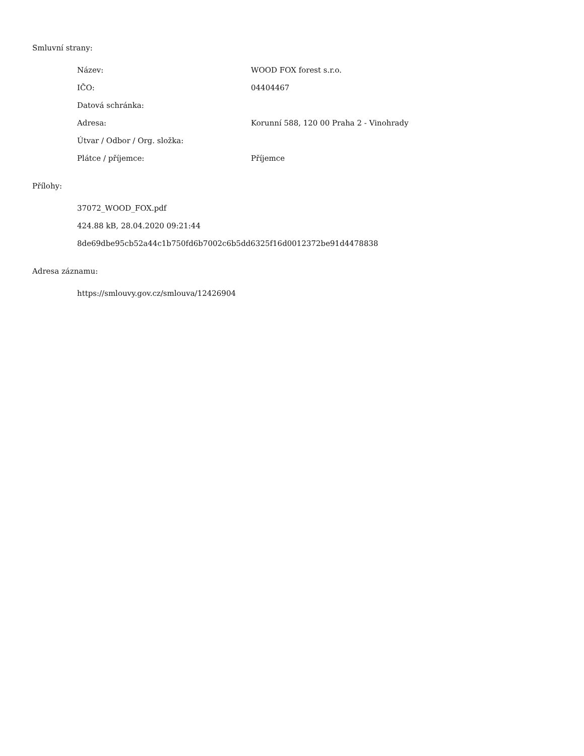Smluvní strany:
| Název: | WOOD FOX forest s.r.o. |
| IČO: | 04404467 |
| Datová schránka: | |
| Adresa: | Korunní 588, 120 00 Praha 2 - Vinohrady |
| Útvar / Odbor / Org. složka: | |
| Plátce / příjemce: | Příjemce |
Přílohy:
37072_WOOD_FOX.pdf
424.88 kB, 28.04.2020 09:21:44
8de69dbe95cb52a44c1b750fd6b7002c6b5dd6325f16d0012372be91d4478838
Adresa záznamu:
https://smlouvy.gov.cz/smlouva/12426904